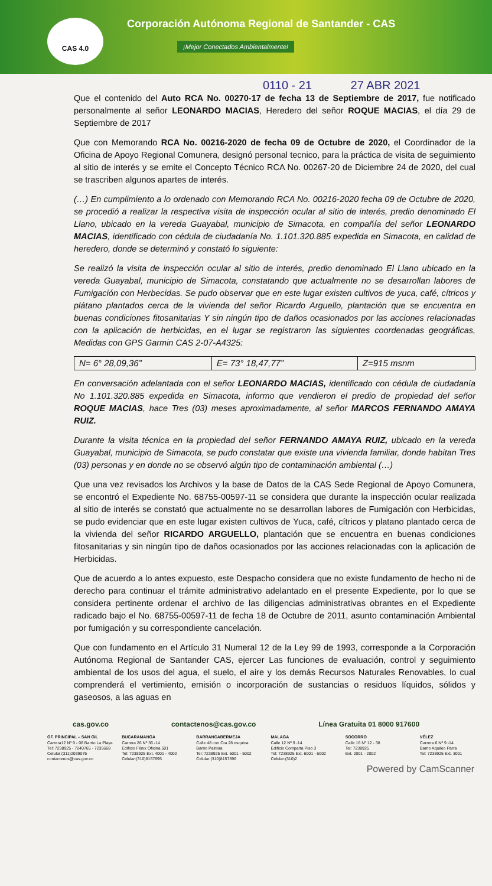CAS 4.0
Corporación Autónoma Regional de Santander - CAS
¡Mejor Conectados Ambientalmente!
0110 - 21 27 ABR 2021
Que el contenido del Auto RCA No. 00270-17 de fecha 13 de Septiembre de 2017, fue notificado personalmente al señor LEONARDO MACIAS, Heredero del señor ROQUE MACIAS, el día 29 de Septiembre de 2017
Que con Memorando RCA No. 00216-2020 de fecha 09 de Octubre de 2020, el Coordinador de la Oficina de Apoyo Regional Comunera, designó personal tecnico, para la práctica de visita de seguimiento al sitio de interés y se emite el Concepto Técnico RCA No. 00267-20 de Diciembre 24 de 2020, del cual se trascriben algunos apartes de interés.
(…) En cumplimiento a lo ordenado con Memorando RCA No. 00216-2020 fecha 09 de Octubre de 2020, se procedió a realizar la respectiva visita de inspección ocular al sitio de interés, predio denominado El Llano, ubicado en la vereda Guayabal, municipio de Simacota, en compañía del señor LEONARDO MACIAS, identificado con cédula de ciudadanía No. 1.101.320.885 expedida en Simacota, en calidad de heredero, donde se determinó y constató lo siguiente:
Se realizó la visita de inspección ocular al sitio de interés, predio denominado El Llano ubicado en la vereda Guayabal, municipio de Simacota, constatando que actualmente no se desarrollan labores de Fumigación con Herbecidas. Se pudo observar que en este lugar existen cultivos de yuca, café, cítricos y plátano plantados cerca de la vivienda del señor Ricardo Arguello, plantación que se encuentra en buenas condiciones fitosanitarias Y sin ningún tipo de daños ocasionados por las acciones relacionadas con la aplicación de herbicidas, en el lugar se registraron las siguientes coordenadas geográficas, Medidas con GPS Garmin CAS 2-07-A4325:
| N= 6° 28,09,36” | E= 73° 18,47,77” | Z=915 msnm |
En conversación adelantada con el señor LEONARDO MACIAS, identificado con cédula de ciudadanía No 1.101.320.885 expedida en Simacota, informo que vendieron el predio de propiedad del señor ROQUE MACIAS, hace Tres (03) meses aproximadamente, al señor MARCOS FERNANDO AMAYA RUIZ.
Durante la visita técnica en la propiedad del señor FERNANDO AMAYA RUIZ, ubicado en la vereda Guayabal, municipio de Simacota, se pudo constatar que existe una vivienda familiar, donde habitan Tres (03) personas y en donde no se observó algún tipo de contaminación ambiental (…)
Que una vez revisados los Archivos y la base de Datos de la CAS Sede Regional de Apoyo Comunera, se encontró el Expediente No. 68755-00597-11 se considera que durante la inspección ocular realizada al sitio de interés se constató que actualmente no se desarrollan labores de Fumigación con Herbicidas, se pudo evidenciar que en este lugar existen cultivos de Yuca, café, cítricos y platano plantado cerca de la vivienda del señor RICARDO ARGUELLO, plantación que se encuentra en buenas condiciones fitosanitarias y sin ningún tipo de daños ocasionados por las acciones relacionadas con la aplicación de Herbicidas.
Que de acuerdo a lo antes expuesto, este Despacho considera que no existe fundamento de hecho ni de derecho para continuar el trámite administrativo adelantado en el presente Expediente, por lo que se considera pertinente ordenar el archivo de las diligencias administrativas obrantes en el Expediente radicado bajo el No. 68755-00597-11 de fecha 18 de Octubre de 2011, asunto contaminación Ambiental por fumigación y su correspondiente cancelación.
Que con fundamento en el Artículo 31 Numeral 12 de la Ley 99 de 1993, corresponde a la Corporación Autónoma Regional de Santander CAS, ejercer Las funciones de evaluación, control y seguimiento ambiental de los usos del agua, el suelo, el aire y los demás Recursos Naturales Renovables, lo cual comprenderá el vertimiento, emisión o incorporación de sustancias o residuos líquidos, sólidos y gaseosos, a las aguas en
cas.gov.co contactenos@cas.gov.co Línea Gratuita 01 8000 917600
OF. PRINCIPAL – SAN GIL
Carrera12 Nº 9 - 06 Barrio La Playa
Tel: 7238925 - 7240765 - 7235668
Celular:(311)2039075
contactenos@cas.gov.co
BUCARAMANGA
Carrera 26 Nº 36 -14
Edificio Fénix Oficina 501
Tel: 7238925 Ext. 4001 - 4002
Celular:(310)8157695
BARRANCABERMEJA
Calle 48 con Cra 28 esquina
Barrio Palmira
Tel: 7238925 Ext. 5001 - 5002
Celular:(310)8157696
MALAGA
Calle 12 Nº 9 -14
Edificio Comparta Piso 3
Tel: 7238925 Ext. 6001 - 6002
Celular:(310)2
SOCORRO
Calle 16 Nº 12 - 38
Tel: 7238925
Ext. 2001 - 2002
VÉLEZ
Carrera 6 Nº 9 -14
Barrio Aquileo Parra
Tel: 7238925 Ext. 3001
Powered by CamScanner